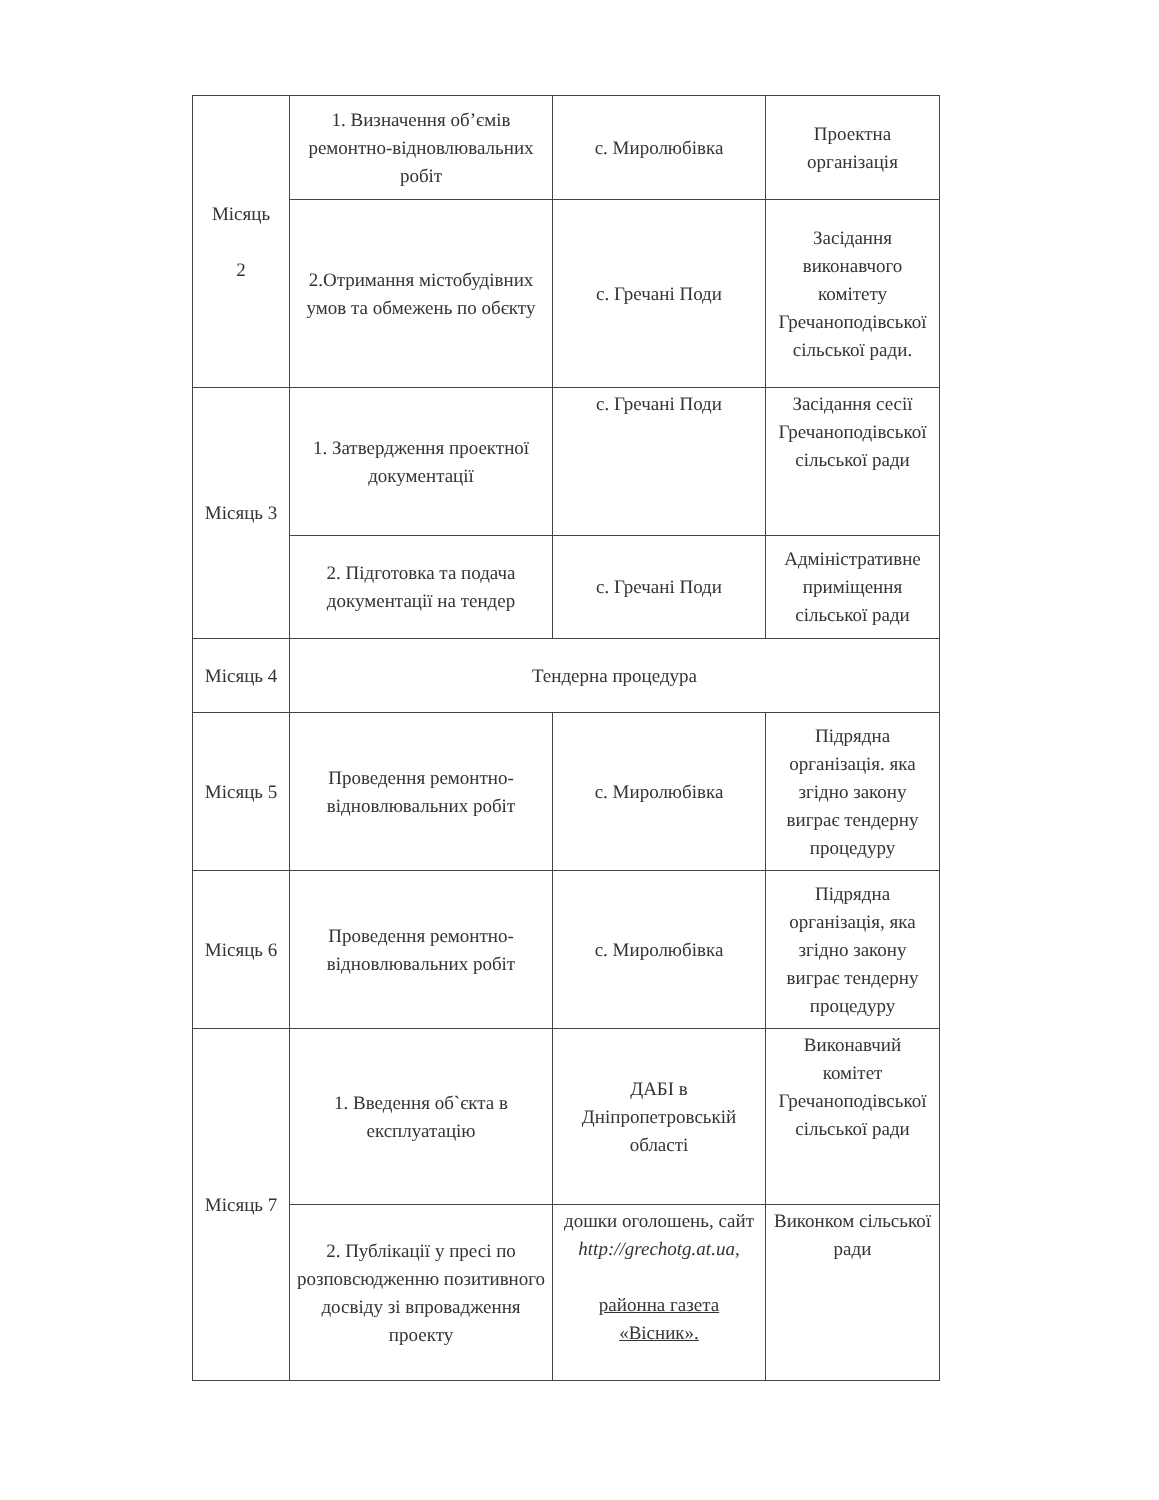| Місяць 2 | 1. Визначення об’ємів ремонтно-відновлювальних робіт | с. Миролюбівка | Проектна організація |
| | 2.Отримання містобудівних умов та обмежень по обєкту | с. Гречані Поди | Засідання виконавчого комітету Гречаноподівської сільської ради. |
| Місяць 3 | 1. Затвердження проектної документації | с. Гречані Поди | Засідання сесії Гречаноподівської сільської ради |
| | 2. Підготовка та подача документації на тендер | с. Гречані Поди | Адміністративне приміщення сільської ради |
| Місяць 4 | Тендерна процедура | | |
| Місяць 5 | Проведення ремонтно-відновлювальних робіт | с. Миролюбівка | Підрядна організація. яка згідно закону виграє тендерну процедуру |
| Місяць 6 | Проведення ремонтно-відновлювальних робіт | с. Миролюбівка | Підрядна організація, яка згідно закону виграє тендерну процедуру |
| Місяць 7 | 1. Введення об`єкта в експлуатацію | ДАБІ в Дніпропетровській області | Виконавчий комітет Гречаноподівської сільської ради |
| | 2. Публікації у пресі по розповсюдженню позитивного досвіду зі впровадження проекту | дошки оголошень, сайт http://grechotg.at.ua, районна газета «Вісник». | Виконком сільської ради |